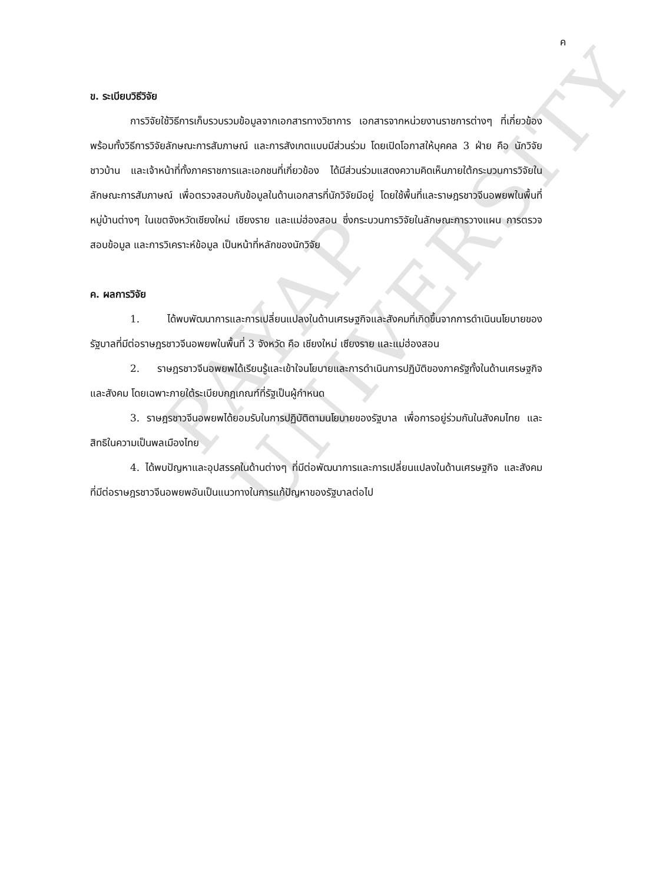PAYAP UNIVERSITY
ค
ข. ระเบียบวิธีวิจัย
การวิจัยใช้วิธีการเก็บรวบรวมข้อมูลจากเอกสารทางวิชาการ เอกสารจากหน่วยงานราชการต่างๆ ที่เกี่ยวข้อง พร้อมทั้งวิธีการวิจัยลักษณะการสัมภาษณ์ และการสังเกตแบบมีส่วนร่วม โดยเปิดโอกาสให้บุคคล 3 ฝ่าย คือ นักวิจัย ชาวบ้าน และเจ้าหน้าที่ทั้งภาคราชการและเอกชนที่เกี่ยวข้อง ได้มีส่วนร่วมแสดงความคิดเห็นภายใต้กระบวนการวิจัยในลักษณะการสัมภาษณ์ เพื่อตรวจสอบกับข้อมูลในด้านเอกสารที่นักวิจัยมีอยู่ โดยใช้พื้นที่และราษฎรชาวจีนอพยพในพื้นที่หมู่บ้านต่างๆ ในเขตจังหวัดเชียงใหม่ เชียงราย และแม่ฮ่องสอน ซึ่งกระบวนการวิจัยในลักษณะการวางแผน การตรวจสอบข้อมูล และการวิเคราะห์ข้อมูล เป็นหน้าที่หลักของนักวิจัย
ค. ผลการวิจัย
1. ได้พบพัฒนาการและการเปลี่ยนแปลงในด้านเศรษฐกิจและสังคมที่เกิดขึ้นจากการดำเนินนโยบายของรัฐบาลที่มีต่อราษฎรชาวจีนอพยพในพื้นที่ 3 จังหวัด คือ เชียงใหม่ เชียงราย และแม่ฮ่องสอน
2. ราษฎรชาวจีนอพยพได้เรียนรู้และเข้าใจนโยบายและการดำเนินการปฏิบัติของภาครัฐทั้งในด้านเศรษฐกิจ และสังคม โดยเฉพาะภายใต้ระเบียบกฎเกณฑ์ที่รัฐเป็นผู้กำหนด
3. ราษฎรชาวจีนอพยพได้ยอมรับในการปฏิบัติตามนโยบายของรัฐบาล เพื่อการอยู่ร่วมกันในสังคมไทย และสิทธิในความเป็นพลเมืองไทย
4. ได้พบปัญหาและอุปสรรคในด้านต่างๆ ที่มีต่อพัฒนาการและการเปลี่ยนแปลงในด้านเศรษฐกิจ และสังคม ที่มีต่อราษฎรชาวจีนอพยพอันเป็นแนวทางในการแก้ปัญหาของรัฐบาลต่อไป